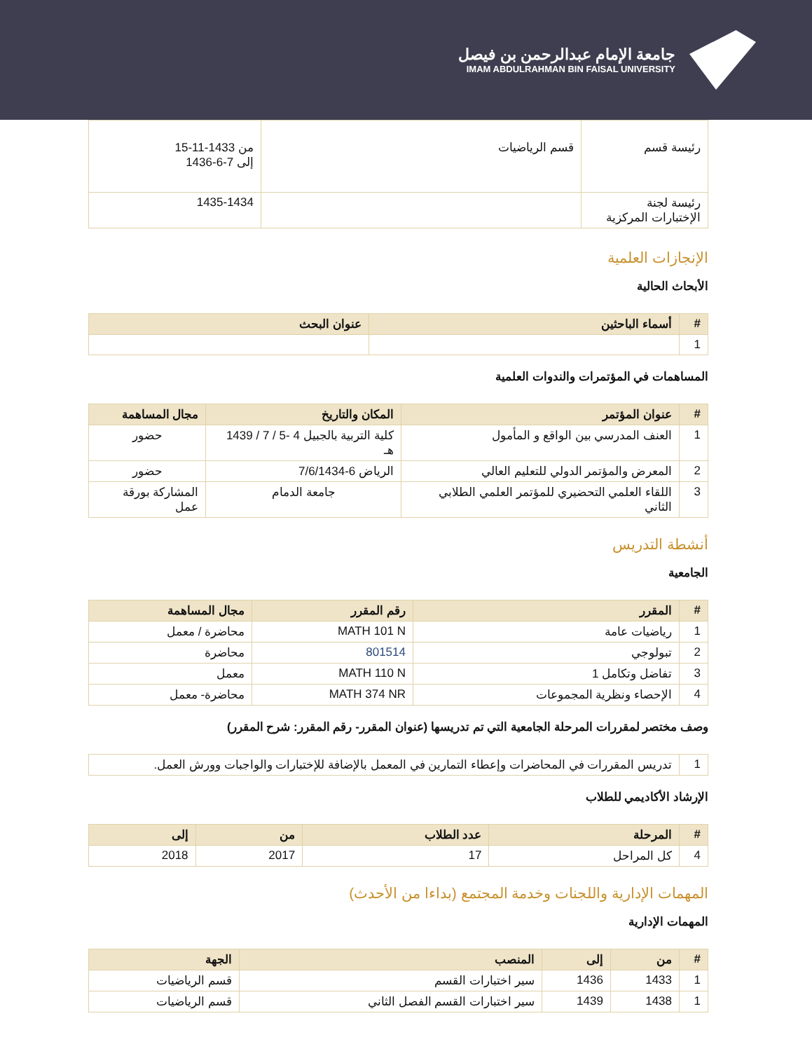جامعة الإمام عبدالرحمن بن فيصل
IMAM ABDULRAHMAN BIN FAISAL UNIVERSITY
| رئيسة قسم | قسم الرياضيات | من 1433-11-15 إلى 7-6-1436 |
| رئيسة لجنة الإختبارات المركزية | | 1435-1434 |
الإنجازات العلمية
الأبحاث الحالية
| # | أسماء الباحثين | عنوان البحث |
| --- | --- | --- |
| 1 | | |
المساهمات في المؤتمرات والندوات العلمية
| # | عنوان المؤتمر | المكان والتاريخ | مجال المساهمة |
| --- | --- | --- | --- |
| 1 | العنف المدرسي بين الواقع و المأمول | كلية التربية بالجبيل 4 -5 / 7 / 1439 هـ | حضور |
| 2 | المعرض والمؤتمر الدولي للتعليم العالي | الرياض 6-7/6/1434 | حضور |
| 3 | اللقاء العلمي التحضيري للمؤتمر العلمي الطلابي الثاني | جامعة الدمام | المشاركة بورقة عمل |
أنشطة التدريس
الجامعية
| # | المقرر | رقم المقرر | مجال المساهمة |
| --- | --- | --- | --- |
| 1 | رياضيات عامة | MATH 101 N | محاضرة / معمل |
| 2 | تبولوجي | 801514 | محاضرة |
| 3 | تفاضل وتكامل 1 | MATH 110 N | معمل |
| 4 | الإحصاء ونظرية المجموعات | MATH 374 NR | محاضرة- معمل |
وصف مختصر لمقررات المرحلة الجامعية التي تم تدريسها (عنوان المقرر- رقم المقرر: شرح المقرر)
| 1 | تدريس المقررات في المحاضرات وإعطاء التمارين في المعمل بالإضافة للإختبارات والواجبات وورش العمل. |
الإرشاد الأكاديمي للطلاب
| # | المرحلة | عدد الطلاب | من | إلى |
| --- | --- | --- | --- | --- |
| 4 | كل المراحل | 17 | 2017 | 2018 |
المهمات الإدارية واللجنات وخدمة المجتمع (بداءا من الأحدث)
المهمات الإدارية
| # | من | إلى | المنصب | الجهة |
| --- | --- | --- | --- | --- |
| 1 | 1433 | 1436 | سير اختبارات القسم | قسم الرياضيات |
| 1 | 1438 | 1439 | سير اختبارات القسم الفصل الثاني | قسم الرياضيات |